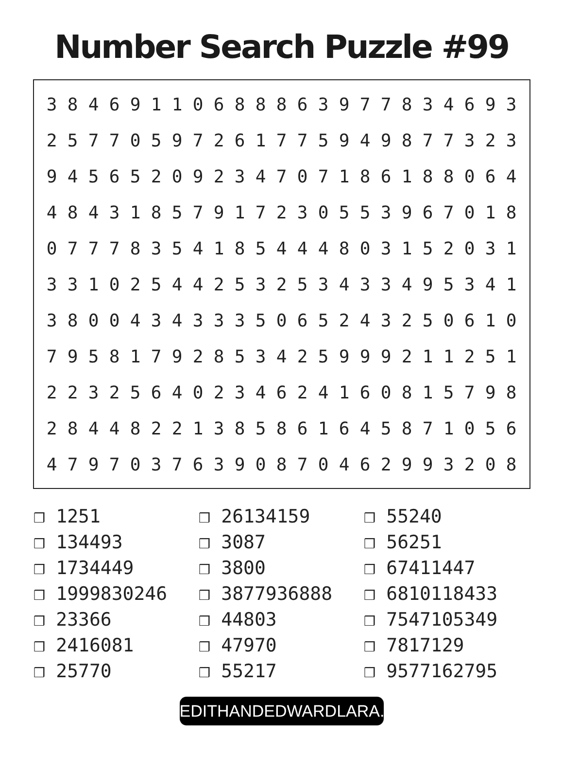Number Search Puzzle #99
| 3 | 8 | 4 | 6 | 9 | 1 | 1 | 0 | 6 | 8 | 8 | 8 | 6 | 3 | 9 | 7 | 7 | 8 | 3 | 4 | 6 | 9 | 3 |
| 2 | 5 | 7 | 7 | 0 | 5 | 9 | 7 | 2 | 6 | 1 | 7 | 7 | 5 | 9 | 4 | 9 | 8 | 7 | 7 | 3 | 2 | 3 |
| 9 | 4 | 5 | 6 | 5 | 2 | 0 | 9 | 2 | 3 | 4 | 7 | 0 | 7 | 1 | 8 | 6 | 1 | 8 | 8 | 0 | 6 | 4 |
| 4 | 8 | 4 | 3 | 1 | 8 | 5 | 7 | 9 | 1 | 7 | 2 | 3 | 0 | 5 | 5 | 3 | 9 | 6 | 7 | 0 | 1 | 8 |
| 0 | 7 | 7 | 7 | 8 | 3 | 5 | 4 | 1 | 8 | 5 | 4 | 4 | 4 | 8 | 0 | 3 | 1 | 5 | 2 | 0 | 3 | 1 |
| 3 | 3 | 1 | 0 | 2 | 5 | 4 | 4 | 2 | 5 | 3 | 2 | 5 | 3 | 4 | 3 | 3 | 4 | 9 | 5 | 3 | 4 | 1 |
| 3 | 8 | 0 | 0 | 4 | 3 | 4 | 3 | 3 | 3 | 5 | 0 | 6 | 5 | 2 | 4 | 3 | 2 | 5 | 0 | 6 | 1 | 0 |
| 7 | 9 | 5 | 8 | 1 | 7 | 9 | 2 | 8 | 5 | 3 | 4 | 2 | 5 | 9 | 9 | 9 | 2 | 1 | 1 | 2 | 5 | 1 |
| 2 | 2 | 3 | 2 | 5 | 6 | 4 | 0 | 2 | 3 | 4 | 6 | 2 | 4 | 1 | 6 | 0 | 8 | 1 | 5 | 7 | 9 | 8 |
| 2 | 8 | 4 | 4 | 8 | 2 | 2 | 1 | 3 | 8 | 5 | 8 | 6 | 1 | 6 | 4 | 5 | 8 | 7 | 1 | 0 | 5 | 6 |
| 4 | 7 | 9 | 7 | 0 | 3 | 7 | 6 | 3 | 9 | 0 | 8 | 7 | 0 | 4 | 6 | 2 | 9 | 9 | 3 | 2 | 0 | 8 |
❒ 1251
❒ 134493
❒ 1734449
❒ 1999830246
❒ 23366
❒ 2416081
❒ 25770
❒ 26134159
❒ 3087
❒ 3800
❒ 3877936888
❒ 44803
❒ 47970
❒ 55217
❒ 55240
❒ 56251
❒ 67411447
❒ 6810118433
❒ 7547105349
❒ 7817129
❒ 9577162795
EDITHANDEDWARDLARA.COM